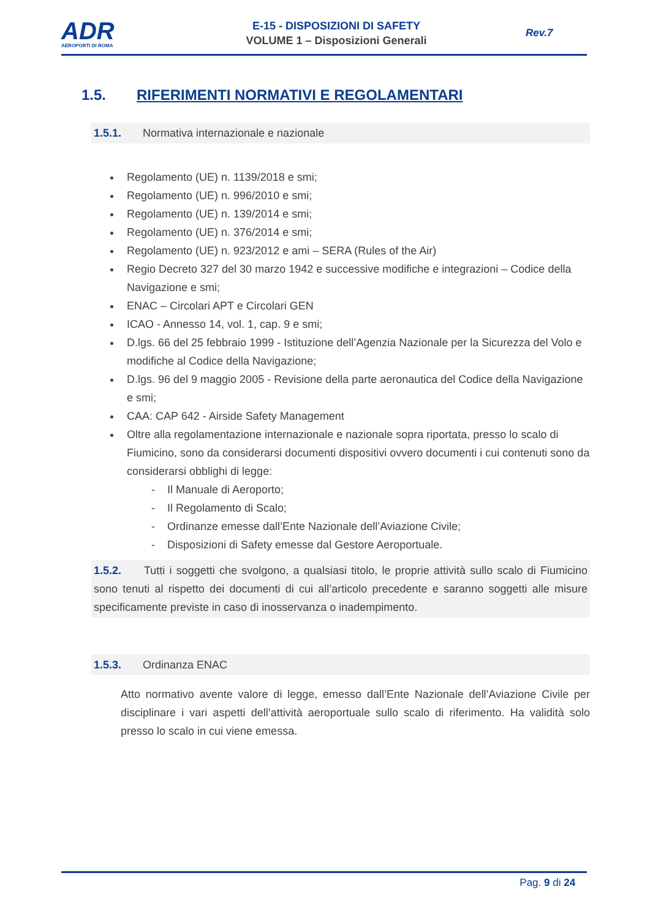ADR
AEROPORTI DI ROMA
E-15 - DISPOSIZIONI DI SAFETY
VOLUME 1 – Disposizioni Generali
Rev.7
1.5. RIFERIMENTI NORMATIVI E REGOLAMENTARI
1.5.1. Normativa internazionale e nazionale
Regolamento (UE) n. 1139/2018 e smi;
Regolamento (UE) n. 996/2010 e smi;
Regolamento (UE) n. 139/2014 e smi;
Regolamento (UE) n. 376/2014 e smi;
Regolamento (UE) n. 923/2012 e ami – SERA (Rules of the Air)
Regio Decreto 327 del 30 marzo 1942 e successive modifiche e integrazioni – Codice della Navigazione e smi;
ENAC – Circolari APT e Circolari GEN
ICAO - Annesso 14, vol. 1, cap. 9 e smi;
D.lgs. 66 del 25 febbraio 1999 - Istituzione dell’Agenzia Nazionale per la Sicurezza del Volo e modifiche al Codice della Navigazione;
D.lgs. 96 del 9 maggio 2005 - Revisione della parte aeronautica del Codice della Navigazione e smi;
CAA: CAP 642 - Airside Safety Management
Oltre alla regolamentazione internazionale e nazionale sopra riportata, presso lo scalo di Fiumicino, sono da considerarsi documenti dispositivi ovvero documenti i cui contenuti sono da considerarsi obblighi di legge:
- Il Manuale di Aeroporto;
- Il Regolamento di Scalo;
- Ordinanze emesse dall’Ente Nazionale dell’Aviazione Civile;
- Disposizioni di Safety emesse dal Gestore Aeroportuale.
1.5.2. Tutti i soggetti che svolgono, a qualsiasi titolo, le proprie attività sullo scalo di Fiumicino sono tenuti al rispetto dei documenti di cui all’articolo precedente e saranno soggetti alle misure specificamente previste in caso di inosservanza o inadempimento.
1.5.3. Ordinanza ENAC
Atto normativo avente valore di legge, emesso dall’Ente Nazionale dell’Aviazione Civile per disciplinare i vari aspetti dell’attività aeroportuale sullo scalo di riferimento. Ha validità solo presso lo scalo in cui viene emessa.
Pag. 9 di 24